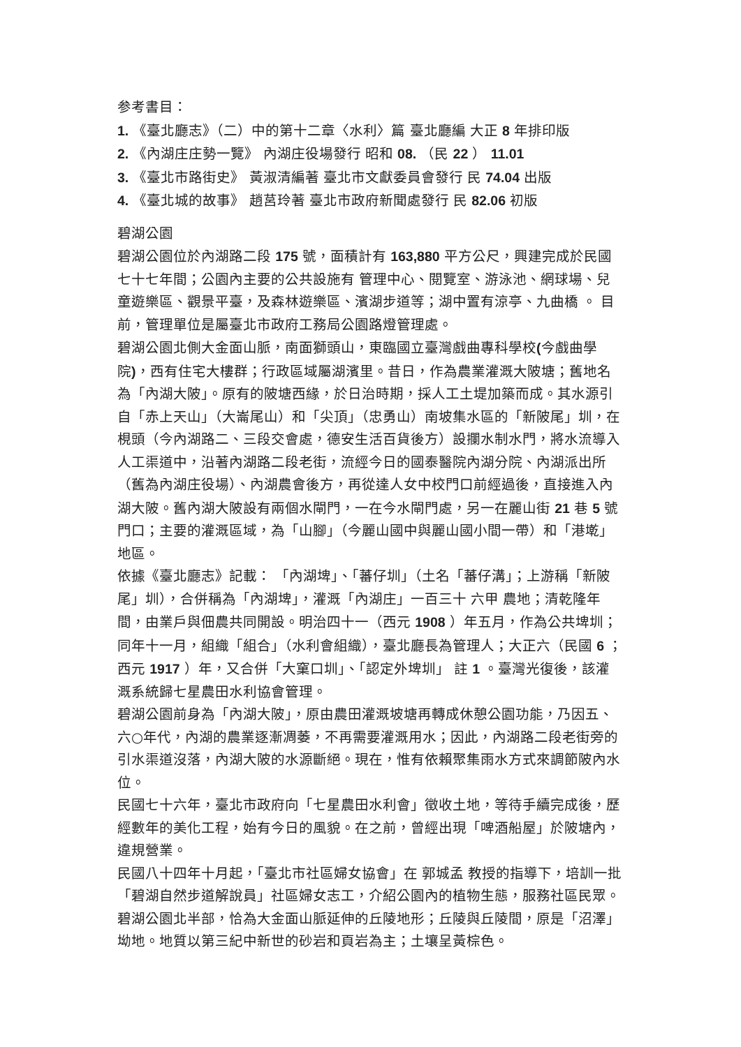参考書目：
1. 《臺北廳志》（二）中的第十二章〈水利〉篇 臺北廳編 大正 8 年排印版
2. 《內湖庄庄勢一覽》 內湖庄役場發行 昭和 08. （民 22 ） 11.01
3. 《臺北市路街史》 黃淑清編著 臺北市文獻委員會發行 民 74.04 出版
4. 《臺北城的故事》 趙莒玲著 臺北市政府新聞處發行 民 82.06 初版
碧湖公園
碧湖公園位於內湖路二段 175 號，面積計有 163,880 平方公尺，興建完成於民國七十七年間；公園內主要的公共設施有 管理中心、閱覽室、游泳池、網球場、兒童遊樂區、觀景平臺，及森林遊樂區、濱湖步道等；湖中置有涼亭、九曲橋 。 目前，管理單位是屬臺北市政府工務局公園路燈管理處。
碧湖公園北側大金面山脈，南面獅頭山，東臨國立臺灣戲曲專科學校(今戲曲學院)，西有住宅大樓群；行政區域屬湖濱里。昔日，作為農業灌溉大陂塘；舊地名為「內湖大陂」。原有的陂塘西緣，於日治時期，採人工土堤加築而成。其水源引自「赤上天山」（大崙尾山）和「尖頂」（忠勇山）南坡集水區的「新陂尾」圳，在梘頭（今內湖路二、三段交會處，德安生活百貨後方）設攔水制水門，將水流導入人工渠道中，沿著內湖路二段老街，流經今日的國泰醫院內湖分院、內湖派出所（舊為內湖庄役場）、內湖農會後方，再從達人女中校門口前經過後，直接進入內湖大陂。舊內湖大陂設有兩個水閘門，一在今水閘門處，另一在麗山街 21 巷 5 號門口；主要的灌溉區域，為「山腳」（今麗山國中與麗山國小間一帶）和「港墘」地區。
依據《臺北廳志》記載： 「內湖埤」、「蕃仔圳」（土名「蕃仔溝」；上游稱「新陂尾」圳），合併稱為「內湖埤」，灌溉「內湖庄」一百三十 六甲 農地；清乾隆年間，由業戶與佃農共同開設。明治四十一（西元 1908 ）年五月，作為公共埤圳；同年十一月，組織「組合」（水利會組織），臺北廳長為管理人；大正六（民國 6 ；西元 1917 ）年，又合併「大窠口圳」、「認定外埤圳」 註 1 。臺灣光復後，該灌溉系統歸七星農田水利協會管理。
碧湖公園前身為「內湖大陂」，原由農田灌溉坡塘再轉成休憩公園功能，乃因五、六○年代，內湖的農業逐漸凋萎，不再需要灌溉用水；因此，內湖路二段老街旁的引水渠道沒落，內湖大陂的水源斷絕。現在，惟有依賴聚集雨水方式來調節陂內水位。
民國七十六年，臺北市政府向「七星農田水利會」徵收土地，等待手續完成後，歷經數年的美化工程，始有今日的風貌。在之前，曾經出現「啤酒船屋」於陂塘內，違規營業。
民國八十四年十月起，「臺北市社區婦女協會」在 郭城孟 教授的指導下，培訓一批「碧湖自然步道解說員」社區婦女志工，介紹公園內的植物生態，服務社區民眾。碧湖公園北半部，恰為大金面山脈延伸的丘陵地形；丘陵與丘陵間，原是「沼澤」坳地。地質以第三紀中新世的砂岩和頁岩為主；土壤呈黃棕色。